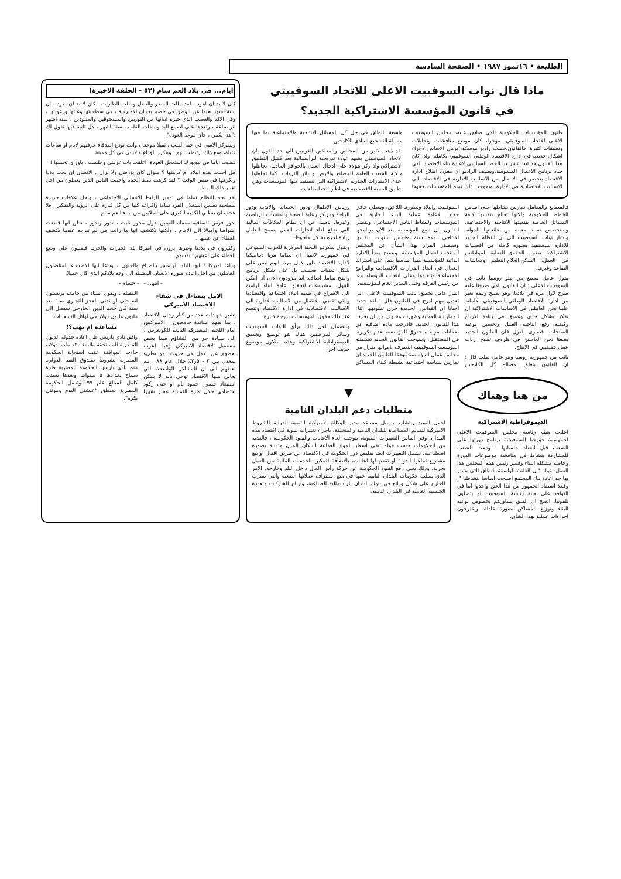الطليعة • ١٦تموز ١٩٨٧ • الصفحة السادسة
ماذا قال نواب السوفييت الاعلى للاتحاد السوفييتي
في قانون المؤسسة الاشتراكية الجديد؟
قانون المؤسسات الحكومية الذي صادق عليه، مجلس السوفييت الاعلى للاتحاد السوفييتي، مؤخرا، كان موضع مناقشات وتحليلات وتعليقات كثيرة. فالقانون،حسب راديو موسكو، يرمي الاساس لاجراء اشكال جديدة في ادارة الاقتصاد الوطني السوفييتي بكامله. واذا كان هذا القانون قد ثبت تشريعيا الخط السياسي لاعادة بناء الاقتصاد الذي حدد برنامج الاعمال الملموسة،ويضيف الراديو ان مغزى اصلاح ادارة الاقتصاد ينحصر في الانتقال من الاساليب الادارية في الاقتصاد، الى الاساليب الاقتصادية في الادارة. وبموجب ذلك تمنح المؤسسات حقوقا واسعة النطاق في حل كل المسائل الانتاجية والاجتماعية بما فيها مسألة التشجيع المادي للكادحين.
لقد ذهب كثير من المحللين والمعلقين الغربيين الى حد القول بان الاتحاد السوفييتي يشهد عودة تدريجية للرأسمالية بعد فشل التطبيق الاشتراكي،واذ ركز هؤلاء على ادخال العمل بالحوافز المادية، تجاهلوا ملكية الشعب العامة للمصانع والارض وسائر الثروات. كما تجاهلوا احدى الامتيازات الجذرية الاشتراكية التي تستفيد منها المؤسسات وهي تطبيق التنمية الاقتصادية في اطار الخطة العامة.
فالمصانع والمعامل تمارس نشاطها على اساس الخطط الحكومية ولكنها تعالج بنفسها كافة المسائل الخاصة بتنميتها الانتاجية والاجتماعية، وستخصص نسبة معينة من عائداتها للدولة. واشار نواب السوفييت الى ان النظام الجديد للادارة سيستفيد بصورة كاملة من افضليات الاشتراكية. يضمن الحقوق الفعلية للمواطنين في العمل، السكن،العلاج،التعليم ومعاشات التقاعد وغيرها.
يقول عامل مصنع من بيلو روسيا نائب في السوفييت الاعلى : ان القانون الذي صدقنا عليه طرح لاول مرة في بلادنا. وهو يصبح وثيقة تغير من ادارة الاقتصاد الوطني السوفييتي بكامله. علينا نحن العاملين في الاساسات الاشتراكية ان نفكر بشكل جدي وعميق في زيادة الارباح وكيفية رفع انتاجية العمل وتحسين نوعية المنتجات. قصارى القول فان القانون الجديد يضعنا نحن العاملين في ظروف نصبح ارباب عمل حقيقيين في الانتاج.
نائب من جمهورية روسيا وهو عامل صلب قال : ان القانون يتعلق بمصالح كل الكادحين السوفييت والبلاد وتطورها اللاحق، ويعطي حافزا جديدا لاعادة عملية البناء الجارية في المؤسسات ولنشاط الناس الاجتماعي. ويقضي القانون بان تضع المؤسسة منذ الان برنامجها الانتاجي لمدة سنة وخمس سنوات بنفسها وسيصدر القرار بهذا الشأن عن المجلس المنتخب لعمال المؤسسة. ويصبح مبدأ الادارة الذاتية للمؤسسة مبدأ اساسيا ينص على اشتراك العمال في اتخاذ القرارات الاقتصادية والبرامج الاجتماعية وتنفيذها وعلى انتخاب الرؤساء بدءا من رئيس الفرقة وحتى المدير العام للمؤسسة.
اشار عامل تجميع، نائب السوفييت الاعلى، الى تعديل مهم ادرج في القانون قال : لقد حدث احيانا ان القوانين الجديدة جرى تشويهها اثناء الممارسة العملية وظهرت مخاوف من ان يحدث هذا للقانون الجديد. فادرجت مادة اضافية عن ضمانات مراعاة حقوق المؤسسة بعدم تكرارها في المستقبل. وبموجب القانون الجديد تستطيع المؤسسة السوفييتية التصرف باموالها بقرار من مجلس عمال المؤسسة ووفقا للقانون الجديد ان تمارس سياسة اجتماعية نشيطة كبناء المساكن ورياض الاطفال ودور الحضانة والاندية ودور الراحة ومراكز رعاية الصحة والمنشآت الرياضية وغيرها. ناهيك عن ان نظام المكافآت المالية التي تدفع لقاء انجازات العمل يسمح للعامل زيادة اجره بشكل ملحوظ.
ويقول سكرتير اللجنة المركزية للحزب الشيوعي في جمهورية لاتفيا، ان نظاما مرنا ديناميكيا لادارة الاقتصاد ظهر لاول مرة اليوم ليس على شكل تمنيات فحسب بل على شكل برنامج واضح تماما. اضاف: اننا مزودون الان، اذا امكن القول، بمشروعات لتحقيق اعادة البناء الرامية الى الاسراع في تنمية البلاد اجتماعيا واقتصاديا والتي تقضي بالانتقال من الاساليب الادارية الى الاساليب الاقتصادية في ادارة الاقتصاد وتتسع عند ذلك حقوق المؤسسات بدرجة كبيرة.
والضمان لكل ذلك برأي النواب السوفييت وسائر المواطنين هناك هو توسيع وتعميق الديمقراطية الاشتراكية وهذه ستكون موضوع حديث اخر.
من هنا وهناك
الديموقراطية الاشتراكية
اعلنت هيئة رئاسة مجلس السوفييت الاعلى لجمهورية جورجيا السوفييتية برنامج دورتها على الشعب قبل انعقاد جلساتها . ودعت الشعب للمشاركة بنشاط في مناقشة موضوعات الدورة وخاصة مشكلة البناء وفسر رئيس هيئة المجلس هذا العمل بقوله "ان العلنية الواسعة النطاق التي يتميز بها جو اعادة بناء المجتمع اصبحت اساسا لنشاطنا ". وفعلا استفاد الجمهور من هذا الحق واخذوا اما في التوافد على هيئة رئاسة السوفييت او يتصلون تلفونيا. اتضح ان القلق يساورهم بخصوص نوعية البناء وتوزيع المساكن بصورة عادلة. ويقترحون اجراءات عملية بهذا الشأن.
▼
متطلبات دعم البلدان النامية
اجمل السيد ريتشارد بيسيل مساعد مدير الوكالة الاميركية للتنمية الدولية الشروط الاميركية لتقديم المساعدة للبلدان النامية والمتخلفة، باجراء تغييرات بنيوية في اقتصاد هذه البلدان. وفي اساس التغييرات البنيوية، يتوجب الغاء الاعانات والقيود الحكومية ، فالعديد من الحكومات حسب قوله تبقي اسعار المواد الغذائية لسكان المدن متدنية بصورة اصطناعية. تشمل التغييرات ايضا تقليص دور الحكومة في الاقتصاد عن طريق اقفال او بيع مشاريع تملكها الدولة او تقدم لها اعانات، بالاضافة لتمكين الخدمات المالية من العمل بحرية، وذلك يعني رفع القيود الحكومية عن حركة رأس المال داخل البلد وخارجه، الامر الذي يسلب حكومات البلدان النامية حقها في منع استنزاف عملاتها الصعبة والتي تسرب للخارج على شكل ودائع في بنوك البلدان الرأسمالية الصناعية، وارباح الشركات متعددة الجنسية العاملة في البلدان النامية.
ايام... في بلاد العم سام (٥٣ - الحلقة الاخيرة)
كان لا بد ان اعود ، لقد مللت السفر والتنقل ومللت الطارات . كان لا بد ان اعود ، ان ستة اشهر بعيدا عن الوطن في خضم بحران الاميركية ، في سطحيتها وعبثها ورعونتها ، وفي الالم والغضب الذي خيرة ابنائها من الثوريين والمسحوقين والمنبوذين ، ستة اشهر اثر ساعة ، وتعدها على اصابع اليد ونبضات القلب ، ستة اشهر ، كل ثانية فيها تقول لك :"هذا يكفي ، حان موعد العودة".
ويتمركز الاسى في حبة القلب ، ثقيلا موجعا ، وانت تودع اصدقاء عرفتهم لايام او ساعات قليلة، ومع ذلك ارتبطت بهم . ويتكرر الوداع والاسى في كل مدينة.
قضيت اياما في نيويورك استعجل العودة. اغلقت باب غرفتي وجلست . باوراق تحملها !
هل احببت هذه البلاد ام كرهتها ؟ سؤال كان يؤرقني ولا يزال . الانسان ان يحب بلادا ويكرهها في نفس الوقت ؟ لقد كرهت نمط الحياة واحببت الناس الذين يعملون من اجل تغيير ذلك النمط .
لقد نجح النظام تماما في تدمير الرابط الانساني الاجتماعي ، واحل علاقات جديدة سطحية تضمن استغلال الفرد تماما وافراغه كليا من كل قدرة على الرؤية والتفكير . فلا عجب ان تنطلي الكذبة الكبرى على الملايين من ابناء العم سام.
تدور فرس الساقية مغماة العينين حول محور ثابت ، تدور وتدور ، تظن انها قطعت اشواطا واميالا الى الامام ، ولكنها تكتشف انها ما زالت هي لم تبرحه عندما يكشف الغطاء عن عينيها .
وكثيرون في بلادنا وغيرها يرون في اميركا بلد الخيرات والحرية فيقبلون على وضع الغطاء على اعينهم بانفسهم .
وداعا اميركا ! ايها البلد الراعش بالضياع والجنون ، وداعا ايها الاصدقاء المناضلون العاملون من اجل اعادة صورة الانسان المضيئة الى وجه بلادكم الذي كان جميلا.
- انتهى - - حسام -
الامل يتضاءل في شفاء الاقتصاد الاميركي
تشير شهادات عدد من كبار رجال الاقتصاد ، بما فيهم اساتذة جامعيون ، الاميركيين امام اللجنة المشتركة التابعة للكونغرس ، الى سيادة جو من التشاؤم فيما يخص مستقبل الاقتصاد الاميركي. وفيما اعرب بعضهم عن الامل في حدوث نمو بطيء بمعدل بين ٢ - ٥ر٢٪ خلال عام ٨٨ ، نبه بعضهم الى ان المشاكل الواضحة التي يعاني منها الاقتصاد توحي بانه لا يمكن استبعاد حصول جمود تام او حتى ركود اقتصادي خلال فترة الثمانية عشر شهرا المقبلة . ويقول استاذ من جامعة برنستون انه حتى لو تدنى العجز التجاري سنة بعد سنة فان حجم الدين الخارجي سيصل الى مليون مليون دولار في اوائل التسعينات.
مساعدة ام نهب؟!
وافق نادي باريس على اعادة جدولة الديون المصرية المستحقة والبالغة ١٢ مليار دولار، جاءت الموافقة عقب استجابة الحكومة المصرية لشروط صندوق النقد الدولي. منح نادي باريس الحكومة المصرية فترة سماح تعدادها ٥ سنوات وبعدها تسديد كامل المبالغ عام ٩٧. وتعمل الحكومة المصرية بمنطق "عيشني اليوم وموتني بكرة".